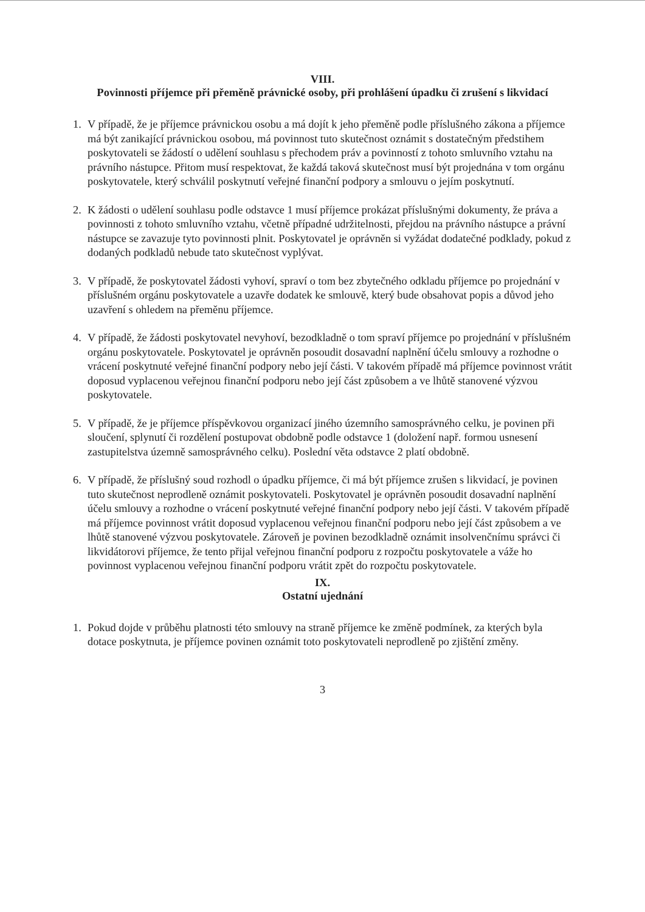VIII.
Povinnosti příjemce při přeměně právnické osoby, při prohlášení úpadku či zrušení s likvidací
1. V případě, že je příjemce právnickou osobu a má dojít k jeho přeměně podle příslušného zákona a příjemce má být zanikající právnickou osobou, má povinnost tuto skutečnost oznámit s dostatečným předstihem poskytovateli se žádostí o udělení souhlasu s přechodem práv a povinností z tohoto smluvního vztahu na právního nástupce. Přitom musí respektovat, že každá taková skutečnost musí být projednána v tom orgánu poskytovatele, který schválil poskytnutí veřejné finanční podpory a smlouvu o jejím poskytnutí.
2. K žádosti o udělení souhlasu podle odstavce 1 musí příjemce prokázat příslušnými dokumenty, že práva a povinnosti z tohoto smluvního vztahu, včetně případné udržitelnosti, přejdou na právního nástupce a právní nástupce se zavazuje tyto povinnosti plnit. Poskytovatel je oprávněn si vyžádat dodatečné podklady, pokud z dodaných podkladů nebude tato skutečnost vyplývat.
3. V případě, že poskytovatel žádosti vyhoví, spraví o tom bez zbytečného odkladu příjemce po projednání v příslušném orgánu poskytovatele a uzavře dodatek ke smlouvě, který bude obsahovat popis a důvod jeho uzavření s ohledem na přeměnu příjemce.
4. V případě, že žádosti poskytovatel nevyhoví, bezodkladně o tom spraví příjemce po projednání v příslušném orgánu poskytovatele. Poskytovatel je oprávněn posoudit dosavadní naplnění účelu smlouvy a rozhodne o vrácení poskytnuté veřejné finanční podpory nebo její části. V takovém případě má příjemce povinnost vrátit doposud vyplacenou veřejnou finanční podporu nebo její část způsobem a ve lhůtě stanovené výzvou poskytovatele.
5. V případě, že je příjemce příspěvkovou organizací jiného územního samosprávného celku, je povinen při sloučení, splynutí či rozdělení postupovat obdobně podle odstavce 1 (doložení např. formou usnesení zastupitelstva územně samosprávného celku). Poslední věta odstavce 2 platí obdobně.
6. V případě, že příslušný soud rozhodl o úpadku příjemce, či má být příjemce zrušen s likvidací, je povinen tuto skutečnost neprodleně oznámit poskytovateli. Poskytovatel je oprávněn posoudit dosavadní naplnění účelu smlouvy a rozhodne o vrácení poskytnuté veřejné finanční podpory nebo její části. V takovém případě má příjemce povinnost vrátit doposud vyplacenou veřejnou finanční podporu nebo její část způsobem a ve lhůtě stanovené výzvou poskytovatele. Zároveň je povinen bezodkladně oznámit insolvenčnímu správci či likvidátorovi příjemce, že tento přijal veřejnou finanční podporu z rozpočtu poskytovatele a váže ho povinnost vyplacenou veřejnou finanční podporu vrátit zpět do rozpočtu poskytovatele.
IX.
Ostatní ujednání
1. Pokud dojde v průběhu platnosti této smlouvy na straně příjemce ke změně podmínek, za kterých byla dotace poskytnuta, je příjemce povinen oznámit toto poskytovateli neprodleně po zjištění změny.
3